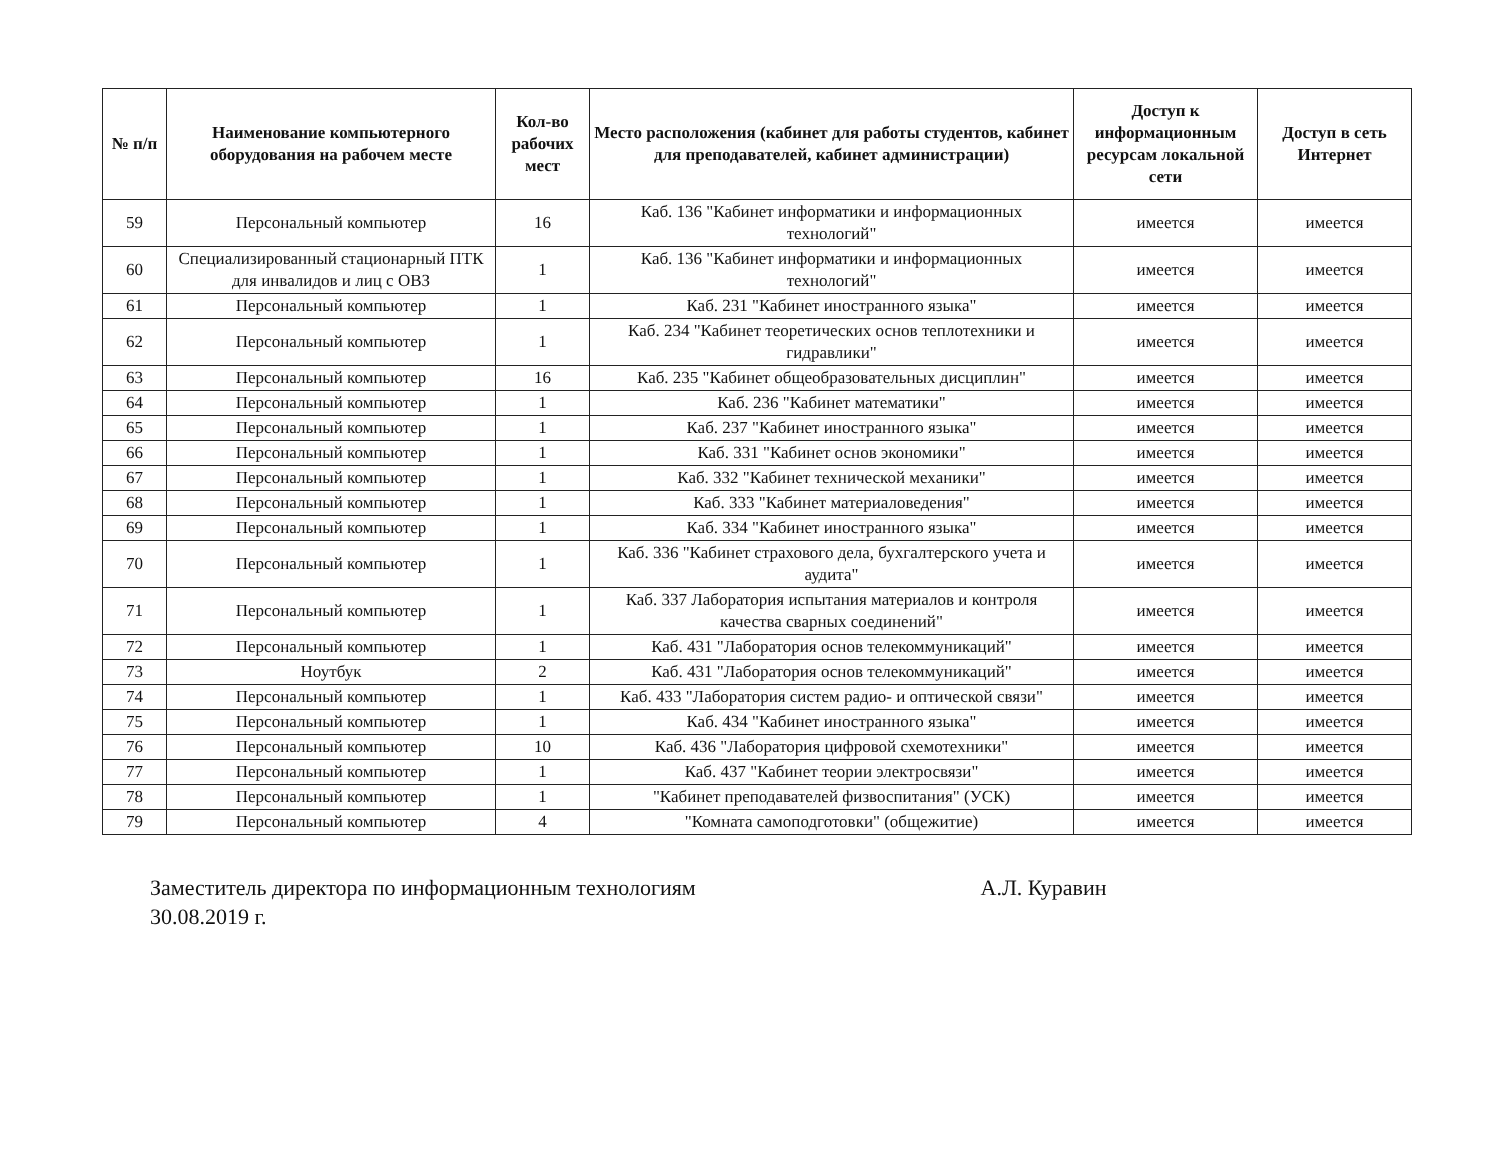| № п/п | Наименование компьютерного оборудования на рабочем месте | Кол-во рабочих мест | Место расположения (кабинет для работы студентов, кабинет для преподавателей, кабинет администрации) | Доступ к информационным ресурсам локальной сети | Доступ в сеть Интернет |
| --- | --- | --- | --- | --- | --- |
| 59 | Персональный компьютер | 16 | Каб. 136 "Кабинет информатики и информационных технологий" | имеется | имеется |
| 60 | Специализированный стационарный ПТК для инвалидов и лиц с ОВЗ | 1 | Каб. 136 "Кабинет информатики и информационных технологий" | имеется | имеется |
| 61 | Персональный компьютер | 1 | Каб. 231 "Кабинет иностранного языка" | имеется | имеется |
| 62 | Персональный компьютер | 1 | Каб. 234 "Кабинет теоретических основ теплотехники и гидравлики" | имеется | имеется |
| 63 | Персональный компьютер | 16 | Каб. 235 "Кабинет общеобразовательных дисциплин" | имеется | имеется |
| 64 | Персональный компьютер | 1 | Каб. 236 "Кабинет математики" | имеется | имеется |
| 65 | Персональный компьютер | 1 | Каб. 237 "Кабинет иностранного языка" | имеется | имеется |
| 66 | Персональный компьютер | 1 | Каб. 331 "Кабинет основ экономики" | имеется | имеется |
| 67 | Персональный компьютер | 1 | Каб. 332 "Кабинет технической механики" | имеется | имеется |
| 68 | Персональный компьютер | 1 | Каб. 333 "Кабинет материаловедения" | имеется | имеется |
| 69 | Персональный компьютер | 1 | Каб. 334 "Кабинет иностранного языка" | имеется | имеется |
| 70 | Персональный компьютер | 1 | Каб. 336 "Кабинет страхового дела, бухгалтерского учета и аудита" | имеется | имеется |
| 71 | Персональный компьютер | 1 | Каб. 337 Лаборатория испытания материалов и контроля качества сварных соединений" | имеется | имеется |
| 72 | Персональный компьютер | 1 | Каб. 431 "Лаборатория основ телекоммуникаций" | имеется | имеется |
| 73 | Ноутбук | 2 | Каб. 431 "Лаборатория основ телекоммуникаций" | имеется | имеется |
| 74 | Персональный компьютер | 1 | Каб. 433 "Лаборатория систем радио- и оптической связи" | имеется | имеется |
| 75 | Персональный компьютер | 1 | Каб. 434 "Кабинет иностранного языка" | имеется | имеется |
| 76 | Персональный компьютер | 10 | Каб. 436 "Лаборатория цифровой схемотехники" | имеется | имеется |
| 77 | Персональный компьютер | 1 | Каб. 437 "Кабинет теории электросвязи" | имеется | имеется |
| 78 | Персональный компьютер | 1 | "Кабинет преподавателей физвоспитания" (УСК) | имеется | имеется |
| 79 | Персональный компьютер | 4 | "Комната самоподготовки" (общежитие) | имеется | имеется |
Заместитель директора по информационным технологиям А.Л. Куравин
30.08.2019 г.